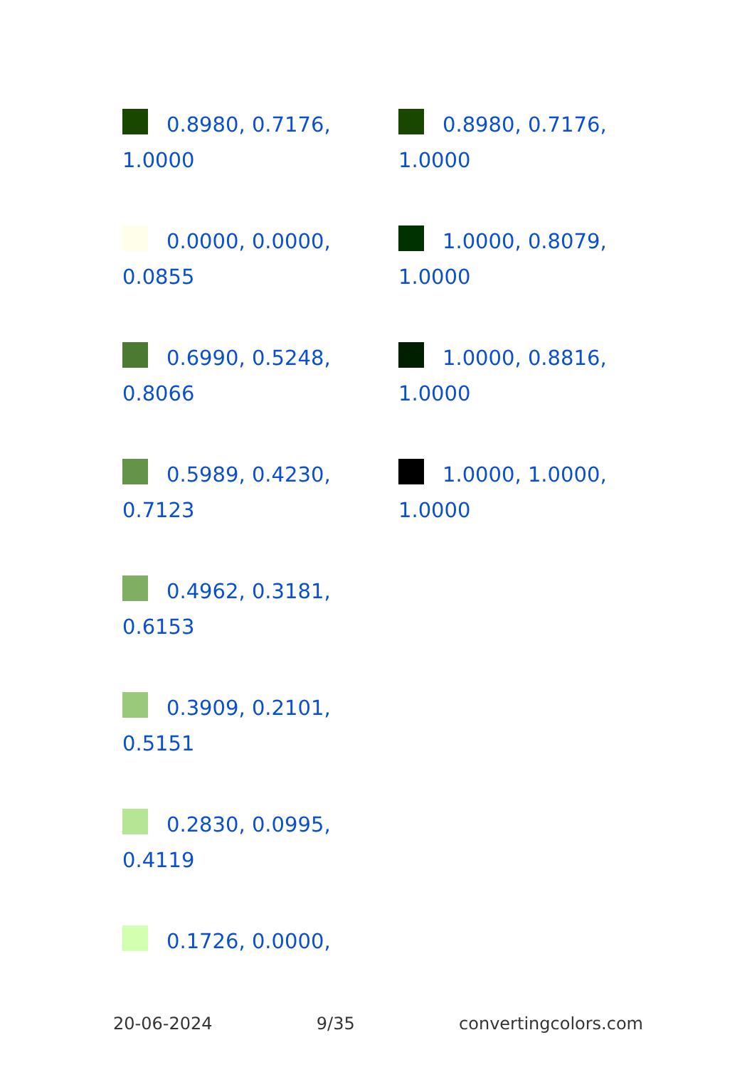0.8980, 0.7176,
1.0000
0.0000, 0.0000,
0.0855
0.6990, 0.5248,
0.8066
0.5989, 0.4230,
0.7123
0.4962, 0.3181,
0.6153
0.3909, 0.2101,
0.5151
0.2830, 0.0995,
0.4119
0.1726, 0.0000,
0.8980, 0.7176,
1.0000
1.0000, 0.8079,
1.0000
1.0000, 0.8816,
1.0000
1.0000, 1.0000,
1.0000
20-06-2024 9/35 convertingcolors.com